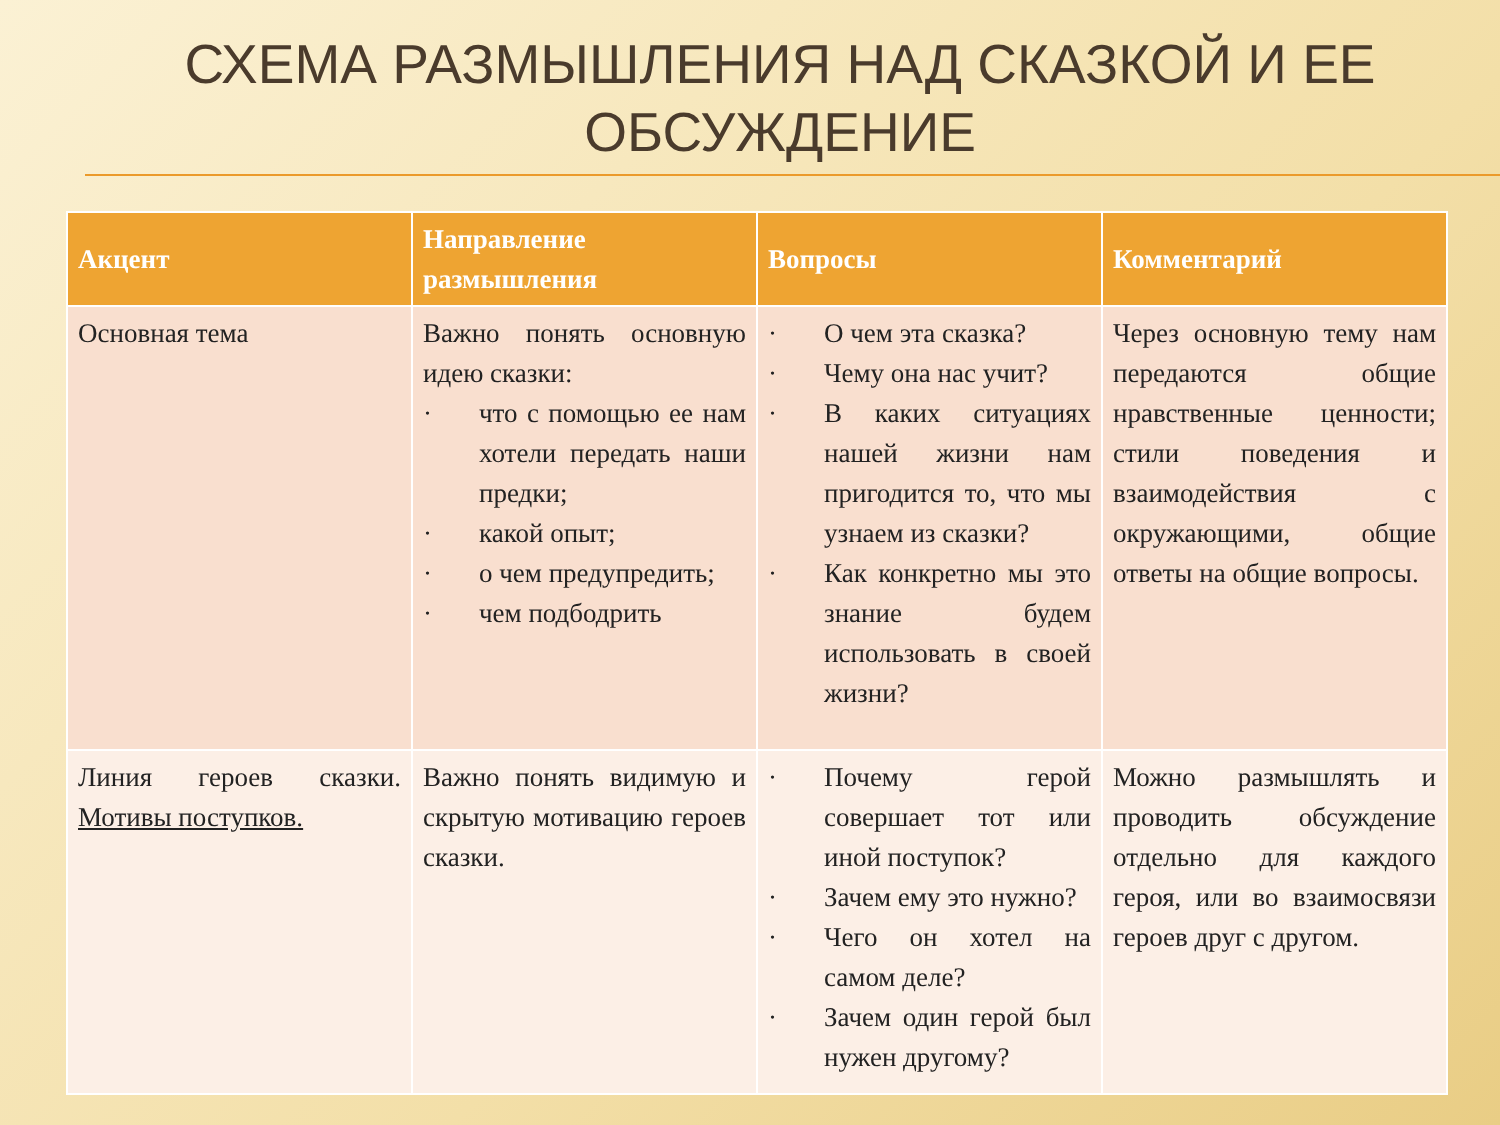СХЕМА РАЗМЫШЛЕНИЯ НАД СКАЗКОЙ И ЕЕ ОБСУЖДЕНИЕ
| Акцент | Направление размышления | Вопросы | Комментарий |
| --- | --- | --- | --- |
| Основная тема | Важно понять основную идею сказки: · что с помощью ее нам хотели передать наши предки; · какой опыт; · о чем предупредить; · чем подбодрить | · О чем эта сказка? · Чему она нас учит? · В каких ситуациях нашей жизни нам пригодится то, что мы узнаем из сказки? · Как конкретно мы это знание будем использовать в своей жизни? | Через основную тему нам передаются общие нравственные ценности; стили поведения и взаимодействия с окружающими, общие ответы на общие вопросы. |
| Линия героев сказки. Мотивы поступков. | Важно понять видимую и скрытую мотивацию героев сказки. | · Почему герой совершает тот или иной поступок? · Зачем ему это нужно? · Чего он хотел на самом деле? · Зачем один герой был нужен другому? | Можно размышлять и проводить обсуждение отдельно для каждого героя, или во взаимосвязи героев друг с другом. |